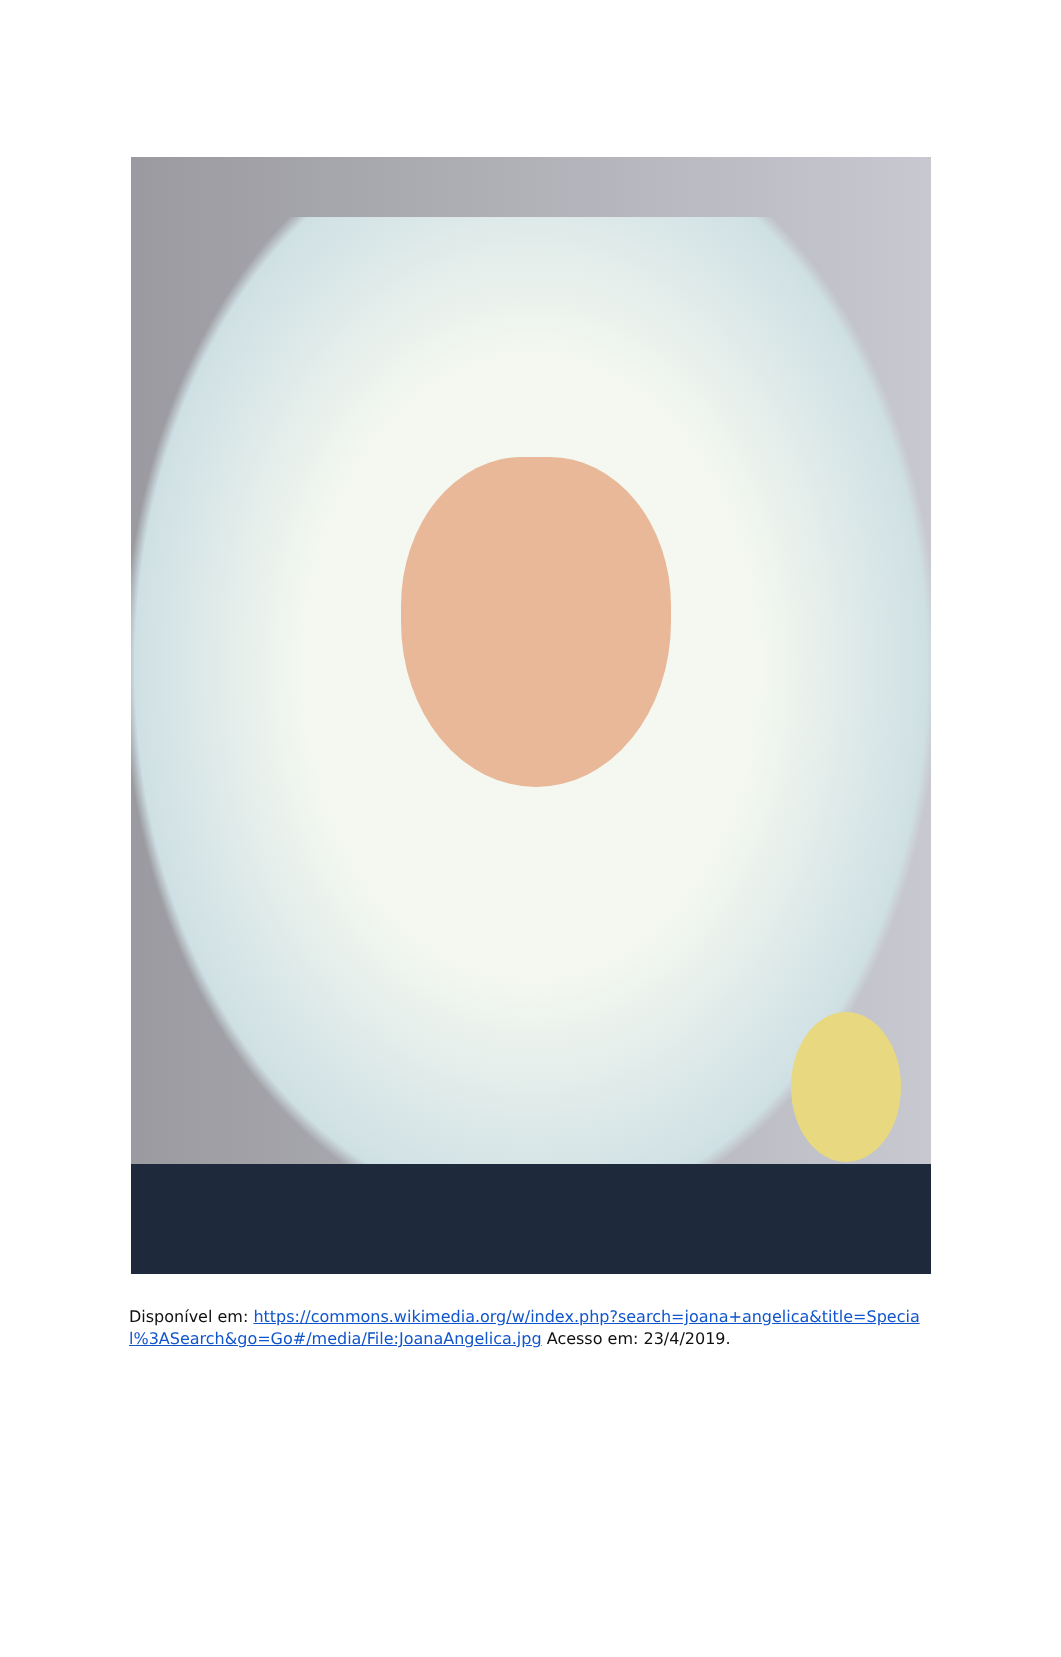Disponível em: https://commons.wikimedia.org/w/index.php?search=joana+angelica&title=Special%3ASearch&go=Go#/media/File:JoanaAngelica.jpg Acesso em: 23/4/2019.